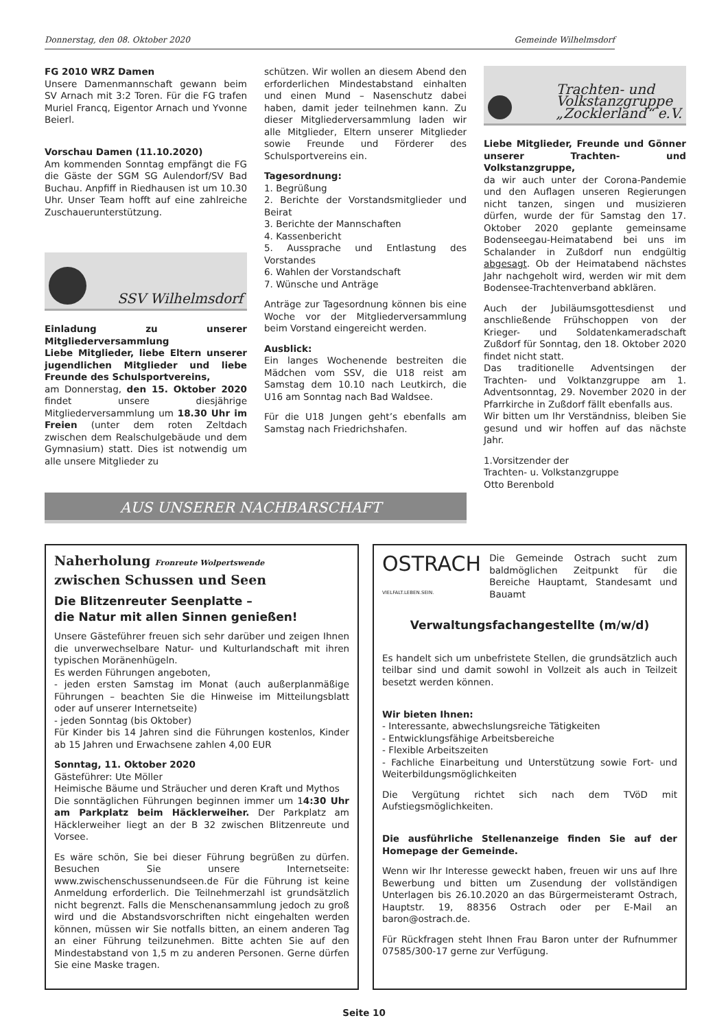Donnerstag, den 08. Oktober 2020 Gemeinde Wilhelmsdorf
FG 2010 WRZ Damen
Unsere Damenmannschaft gewann beim SV Arnach mit 3:2 Toren. Für die FG trafen Muriel Francq, Eigentor Arnach und Yvonne Beierl.
Vorschau Damen (11.10.2020)
Am kommenden Sonntag empfängt die FG die Gäste der SGM SG Aulendorf/SV Bad Buchau. Anpfiff in Riedhausen ist um 10.30 Uhr. Unser Team hofft auf eine zahlreiche Zuschauerunterstützung.
SSV Wilhelmsdorf
Einladung zu unserer Mitgliederversammlung
Liebe Mitglieder, liebe Eltern unserer jugendlichen Mitglieder und liebe Freunde des Schulsportvereins,
am Donnerstag, den 15. Oktober 2020 findet unsere diesjährige Mitgliederversammlung um 18.30 Uhr im Freien (unter dem roten Zeltdach zwischen dem Realschulgebäude und dem Gymnasium) statt. Dies ist notwendig um alle unsere Mitglieder zu
schützen. Wir wollen an diesem Abend den erforderlichen Mindestabstand einhalten und einen Mund – Nasenschutz dabei haben, damit jeder teilnehmen kann. Zu dieser Mitgliederversammlung laden wir alle Mitglieder, Eltern unserer Mitglieder sowie Freunde und Förderer des Schulsportvereins ein.
Tagesordnung:
1. Begrüßung
2. Berichte der Vorstandsmitglieder und Beirat
3. Berichte der Mannschaften
4. Kassenbericht
5. Aussprache und Entlastung des Vorstandes
6. Wahlen der Vorstandschaft
7. Wünsche und Anträge
Anträge zur Tagesordnung können bis eine Woche vor der Mitgliederversammlung beim Vorstand eingereicht werden.
Ausblick:
Ein langes Wochenende bestreiten die Mädchen vom SSV, die U18 reist am Samstag dem 10.10 nach Leutkirch, die U16 am Sonntag nach Bad Waldsee.
Für die U18 Jungen geht’s ebenfalls am Samstag nach Friedrichshafen.
Trachten- und
Volkstanzgruppe
„Zocklerland“ e.V.
Liebe Mitglieder, Freunde und Gönner unserer Trachten- und Volkstanzgruppe,
da wir auch unter der Corona-Pandemie und den Auflagen unseren Regierungen nicht tanzen, singen und musizieren dürfen, wurde der für Samstag den 17. Oktober 2020 geplante gemeinsame Bodenseegau-Heimatabend bei uns im Schalander in Zußdorf nun endgültig abgesagt. Ob der Heimatabend nächstes Jahr nachgeholt wird, werden wir mit dem Bodensee-Trachtenverband abklären.
Auch der Jubiläumsgottesdienst und anschließende Frühschoppen von der Krieger- und Soldatenkameradschaft Zußdorf für Sonntag, den 18. Oktober 2020 findet nicht statt.
Das traditionelle Adventsingen der Trachten- und Volktanzgruppe am 1. Adventsonntag, 29. November 2020 in der Pfarrkirche in Zußdorf fällt ebenfalls aus.
Wir bitten um Ihr Verständniss, bleiben Sie gesund und wir hoffen auf das nächste Jahr.
1.Vorsitzender der
Trachten- u. Volkstanzgruppe
Otto Berenbold
AUS UNSERER NACHBARSCHAFT
Naherholung Fronreute Wolpertswende
zwischen Schussen und Seen
Die Blitzenreuter Seenplatte –
die Natur mit allen Sinnen genießen!
Unsere Gästeführer freuen sich sehr darüber und zeigen Ihnen die unverwechselbare Natur- und Kulturlandschaft mit ihren typischen Moränenhügeln.
Es werden Führungen angeboten,
- jeden ersten Samstag im Monat (auch außerplanmäßige Führungen – beachten Sie die Hinweise im Mitteilungsblatt oder auf unserer Internetseite)
- jeden Sonntag (bis Oktober)
Für Kinder bis 14 Jahren sind die Führungen kostenlos, Kinder ab 15 Jahren und Erwachsene zahlen 4,00 EUR
Sonntag, 11. Oktober 2020
Gästeführer: Ute Möller
Heimische Bäume und Sträucher und deren Kraft und Mythos
Die sonntäglichen Führungen beginnen immer um 14:30 Uhr am Parkplatz beim Häcklerweiher. Der Parkplatz am Häcklerweiher liegt an der B 32 zwischen Blitzenreute und Vorsee.
Es wäre schön, Sie bei dieser Führung begrüßen zu dürfen. Besuchen Sie unsere Internetseite: www.zwischenschussenundseen.de Für die Führung ist keine Anmeldung erforderlich. Die Teilnehmerzahl ist grundsätzlich nicht begrenzt. Falls die Menschenansammlung jedoch zu groß wird und die Abstandsvorschriften nicht eingehalten werden können, müssen wir Sie notfalls bitten, an einem anderen Tag an einer Führung teilzunehmen. Bitte achten Sie auf den Mindestabstand von 1,5 m zu anderen Personen. Gerne dürfen Sie eine Maske tragen.
OSTRACH
VIELFALT.LEBEN.SEIN.
Die Gemeinde Ostrach sucht zum baldmöglichen Zeitpunkt für die Bereiche Hauptamt, Standesamt und Bauamt
Verwaltungsfachangestellte (m/w/d)
Es handelt sich um unbefristete Stellen, die grundsätzlich auch teilbar sind und damit sowohl in Vollzeit als auch in Teilzeit besetzt werden können.
Wir bieten Ihnen:
- Interessante, abwechslungsreiche Tätigkeiten
- Entwicklungsfähige Arbeitsbereiche
- Flexible Arbeitszeiten
- Fachliche Einarbeitung und Unterstützung sowie Fort- und Weiterbildungsmöglichkeiten
Die Vergütung richtet sich nach dem TVöD mit Aufstiegsmöglichkeiten.
Die ausführliche Stellenanzeige finden Sie auf der Homepage der Gemeinde.
Wenn wir Ihr Interesse geweckt haben, freuen wir uns auf Ihre Bewerbung und bitten um Zusendung der vollständigen Unterlagen bis 26.10.2020 an das Bürgermeisteramt Ostrach, Hauptstr. 19, 88356 Ostrach oder per E-Mail an baron@ostrach.de.
Für Rückfragen steht Ihnen Frau Baron unter der Rufnummer 07585/300-17 gerne zur Verfügung.
Seite 10